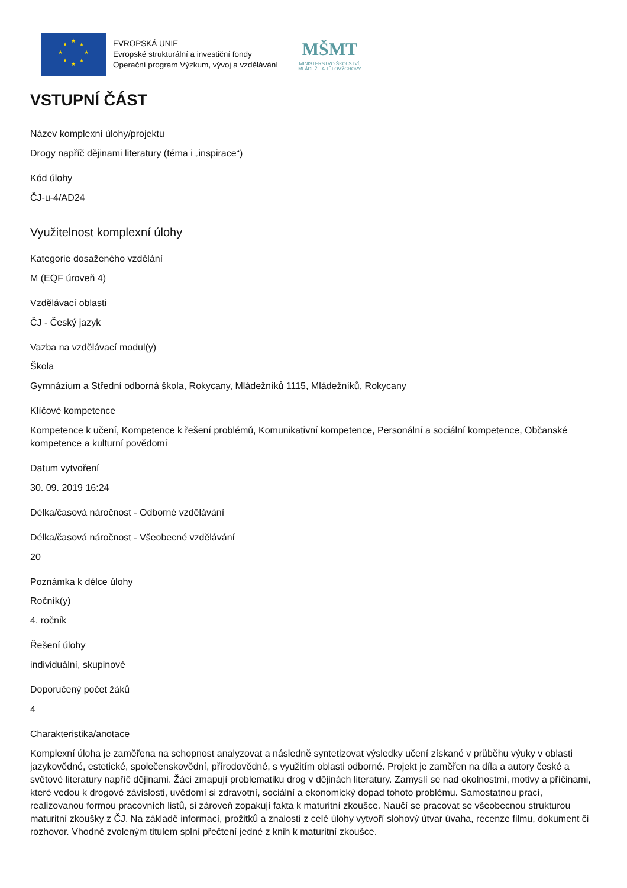★
★
★
★
★
★
★
★
EVROPSKÁ UNIE
Evropské strukturální a investiční fondy
Operační program Výzkum, vývoj a vzdělávání
MŠMT
MINISTERSTVO ŠKOLSTVÍ,
MLÁDEŽE A TĚLOVÝCHOVY
VSTUPNÍ ČÁST
Název komplexní úlohy/projektu
Drogy napříč dějinami literatury (téma i „inspirace“)
Kód úlohy
ČJ-u-4/AD24
Využitelnost komplexní úlohy
Kategorie dosaženého vzdělání
M (EQF úroveň 4)
Vzdělávací oblasti
ČJ - Český jazyk
Vazba na vzdělávací modul(y)
Škola
Gymnázium a Střední odborná škola, Rokycany, Mládežníků 1115, Mládežníků, Rokycany
Klíčové kompetence
Kompetence k učení, Kompetence k řešení problémů, Komunikativní kompetence, Personální a sociální kompetence, Občanské kompetence a kulturní povědomí
Datum vytvoření
30. 09. 2019 16:24
Délka/časová náročnost - Odborné vzdělávání
Délka/časová náročnost - Všeobecné vzdělávání
20
Poznámka k délce úlohy
Ročník(y)
4. ročník
Řešení úlohy
individuální, skupinové
Doporučený počet žáků
4
Charakteristika/anotace
Komplexní úloha je zaměřena na schopnost analyzovat a následně syntetizovat výsledky učení získané v průběhu výuky v oblasti jazykovědné, estetické, společenskovědní, přírodovědné, s využitím oblasti odborné. Projekt je zaměřen na díla a autory české a světové literatury napříč dějinami. Žáci zmapují problematiku drog v dějinách literatury. Zamyslí se nad okolnostmi, motivy a příčinami, které vedou k drogové závislosti, uvědomí si zdravotní, sociální a ekonomický dopad tohoto problému. Samostatnou prací, realizovanou formou pracovních listů, si zároveň zopakují fakta k maturitní zkoušce. Naučí se pracovat se všeobecnou strukturou maturitní zkoušky z ČJ. Na základě informací, prožitků a znalostí z celé úlohy vytvoří slohový útvar úvaha, recenze filmu, dokument či rozhovor. Vhodně zvoleným titulem splní přečtení jedné z knih k maturitní zkoušce.